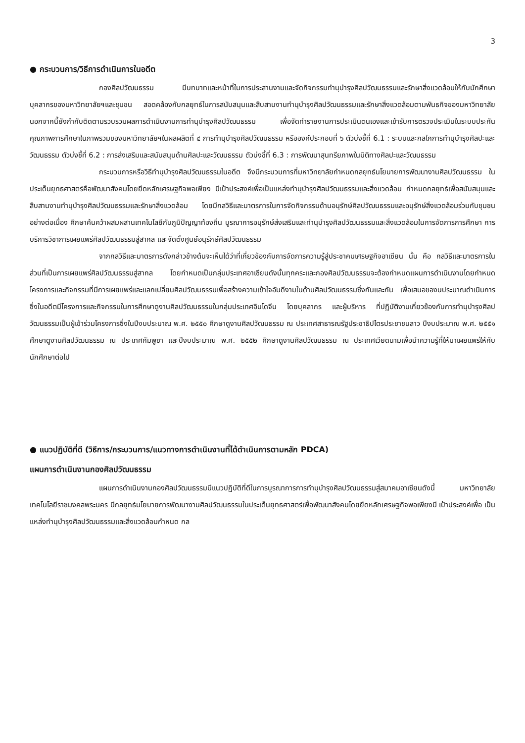3
● กระบวนการ/วิธีการดำเนินการในอดีต
กองศิลปวัฒนธรรม มีบทบาทและหน้าที่ในการประสานงานและจัดกิจกรรมทำนุบำรุงศิลปวัฒนธรรมและรักษาสิ่งแวดล้อมให้กับนักศึกษา บุคลากรของมหาวิทยาลัยฯและชุมชน สอดคล้องกับกลยุทธ์ในการสนับสนุนและสืบสานงานทำนุบำรุงศิลปวัฒนธรรมและรักษาสิ่งแวดล้อมตามพันธกิจของมหาวิทยาลัย นอกจากนี้ยังกำกับติดตามรวบรวมผลการดำเนินงานการทำนุบำรุงศิลปวัฒนธรรม เพื่อจัดทำรายงานการประเมินตนเองและเข้ารับการตรวจประเมินในระบบประกันคุณภาพการศึกษาในภาพรวมของมหาวิทยาลัยฯในผลผลิตที่ ๔ การทำนุบำรุงศิลปวัฒนธรรม หรือองค์ประกอบที่ ๖ ตัวบ่งชี้ที่ 6.1 : ระบบและกลไกการทำนุบำรุงศิลปะและวัฒนธรรม ตัวบ่งชี้ที่ 6.2 : การส่งเสริมและสนับสนุนด้านศิลปะและวัฒนธรรม ตัวบ่งชี้ที่ 6.3 : การพัฒนาสุนทรียภาพในมิติทางศิลปะและวัฒนธรรม
กระบวนการหรือวิธีทำนุบำรุงศิลปวัฒนธรรมในอดีต จึงมีกระบวนการที่มหาวิทยาลัยกำหนดกลยุทธ์นโยบายการพัฒนางานศิลปวัฒนธรรม ในประเด็นยุทธศาสตร์คือพัฒนาสังคมโดยยึดหลักเศรษฐกิจพอเพียง มีเป้าประสงค์เพื่อเป็นแหล่งทำนุบำรุงศิลปวัฒนธรรมและสิ่งแวดล้อม กำหนดกลยุทธ์เพื่อสนับสนุนและสืบสานงานทำนุบำรุงศิลปวัฒนธรรมและรักษาสิ่งแวดล้อม โดยมีกลวิธีและมาตรการในการจัดกิจกรรมด้านอนุรักษ์ศิลปวัฒนธรรมและอนุรักษ์สิ่งแวดล้อมร่วมกับชุมชนอย่างต่อเนื่อง ศึกษาค้นคว้าผสมผสานเทคโนโลยีกับภูมิปัญญาท้องถิ่น บูรณาการอนุรักษ์ส่งเสริมและทำนุบำรุงศิลปวัฒนธรรมและสิ่งแวดล้อมในการจัดการการศึกษา การบริการวิชาการเผยแพร่ศิลปวัฒนธรรมสู่สากล และจัดตั้งศูนย์อนุรักษ์ศิลปวัฒนธรรม
จากกลวิธีและมาตรการดังกล่าวข้างต้นจะเห็นได้ว่าที่เกี่ยวข้องกับการจัดการความรู้สู่ประชาคมเศรษฐกิจอาเซียน นั้น คือ กลวิธีและมาตรการในส่วนที่เป็นการเผยแพร่ศิลปวัฒนธรรมสู่สากล โดยกำหนดเป็นกลุ่มประเทศอาเซียนดังนั้นทุกคระและกองศิลปวัฒนธรรมจะต้องกำหนดแผนการดำเนินงานโดยกำหนดโครงการและกิจกรรมที่มีการเผยแพร่และแลกเปลี่ยนศิลปวัฒนธรรมเพื่อสร้างความเข้าใจอันดีงามในด้านศิลปวัฒนธรรมซึ่งกันและกัน เพื่อเสนอของบประมาณดำเนินการซึ่งในอดีตมีโครงการและกิจกรรมในการศึกษาดูงานศิลปวัฒนธรรมในกลุ่มประเทศอินโดจีน โดยบุคลากร และผู้บริหาร ที่ปฏิบัติงานเกี่ยวข้องกับการทำนุบำรุงศิลปวัฒนธรรมเป็นผู้เข้าร่วมโครงการซึ่งในปีงบประมาณ พ.ศ. ๒๕๕๐ ศึกษาดูงานศิลปวัฒนธรรม ณ ประเทศสาธารณรัฐประชาธิปไตรประชาชนลาว ปีงบประมาณ พ.ศ. ๒๕๕๑ ศึกษาดูงานศิลปวัฒนธรรม ณ ประเทศกัมพูชา และปีงบประมาณ พ.ศ. ๒๕๕๒ ศึกษาดูงานศิลปวัฒนธรรม ณ ประเทศเวียดนามเพื่อนำความรู้ที่ให้มาเผยแพร่ให้กับนักศึกษาต่อไป
● แนวปฏิบัติที่ดี (วิธีการ/กระบวนการ/แนวทางการดำเนินงานที่ได้ดำเนินการตามหลัก PDCA)
แผนการดำเนินงานกองศิลปวัฒนธรรม
แผนการดำเนินงานกองศิลปวัฒนธรรมมีแนวปฏิบัติที่ดีในการบูรณาการการทำนุบำรุงศิลปวัฒนธรรมสู่สมาคมอาเซียนดังนี้ มหาวิทยาลัยเทคโนโลยีราชมงคลพระนคร มีกลยุทธ์นโยบายการพัฒนางานศิลปวัฒนธรรมในประเด็นยุทธศาสตร์เพื่อพัฒนาสังคมโดยยึดหลักเศรษฐกิจพอเพียงมี เป้าประสงค์เพื่อ เป็นแหล่งทำนุบำรุงศิลปวัฒนธรรมและสิ่งแวดล้อมกำหนด กล